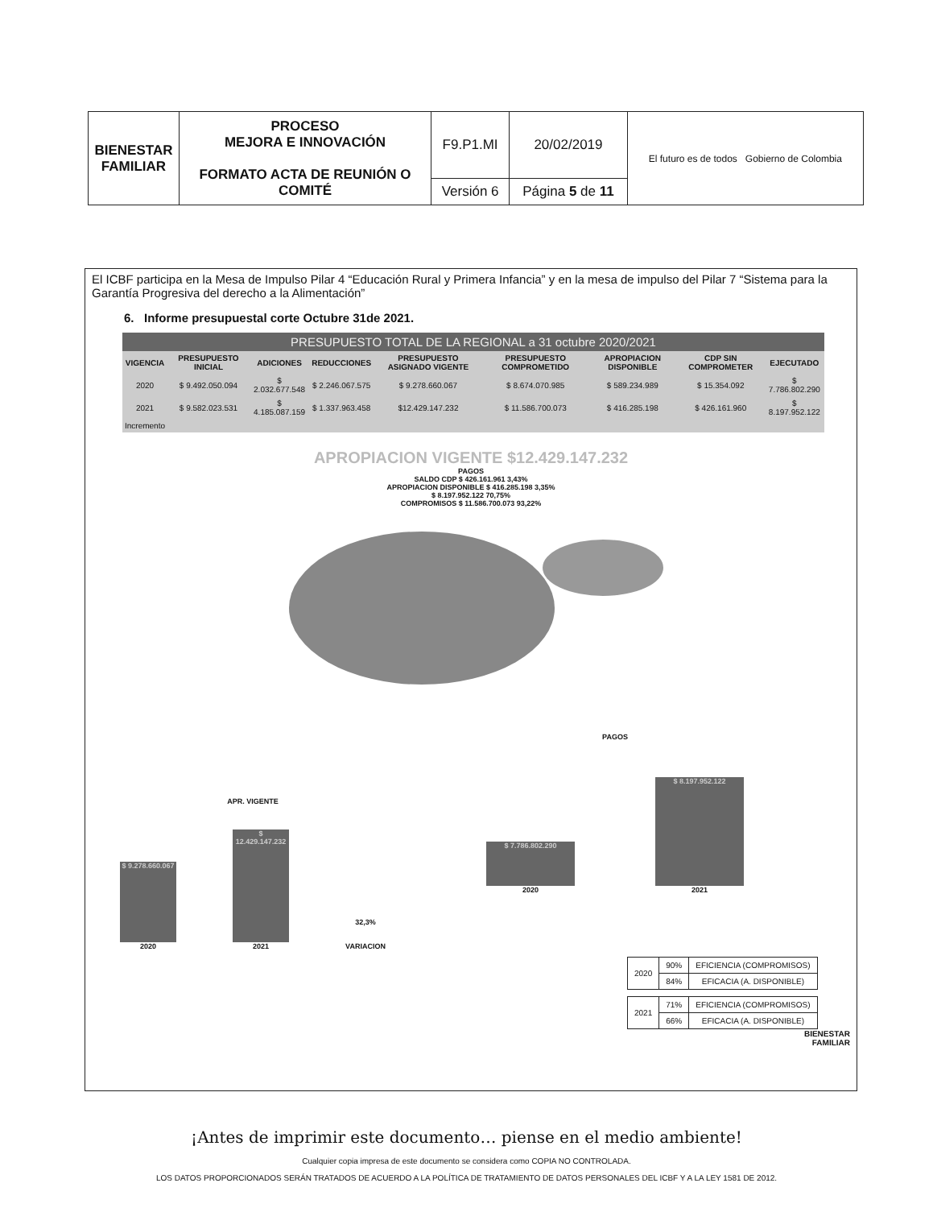| BIENESTAR FAMILIAR | PROCESO MEJORA E INNOVACIÓN FORMATO ACTA DE REUNIÓN O COMITÉ | F9.P1.MI | 20/02/2019 | El futuro es de todos Gobierno de Colombia |
| | | Versión 6 | Página 5 de 11 | |
El ICBF participa en la Mesa de Impulso Pilar 4 “Educación Rural y Primera Infancia” y en la mesa de impulso del Pilar 7 “Sistema para la Garantía Progresiva del derecho a la Alimentación”
6. Informe presupuestal corte Octubre 31de 2021.
| PRESUPUESTO TOTAL DE LA REGIONAL a 31 octubre 2020/2021 | | | | | | | | |
| VIGENCIA | PRESUPUESTO INICIAL | ADICIONES | REDUCCIONES | PRESUPUESTO ASIGNADO VIGENTE | PRESUPUESTO COMPROMETIDO | APROPIACION DISPONIBLE | CDP SIN COMPROMETER | EJECUTADO |
| 2020 | $ 9.492.050.094 | $ 2.032.677.548 | $ 2.246.067.575 | $ 9.278.660.067 | $ 8.674.070.985 | $ 589.234.989 | $ 15.354.092 | $ 7.786.802.290 |
| 2021 | $ 9.582.023.531 | $ 4.185.087.159 | $ 1.337.963.458 | $12.429.147.232 | $ 11.586.700.073 | $ 416.285.198 | $ 426.161.960 | $ 8.197.952.122 |
| Incremento | | | | | | | | |
APROPIACION VIGENTE $12.429.147.232
PAGOS
SALDO CDP $ 426.161.961 3,43%
APROPIACION DISPONIBLE $ 416.285.198 3,35%
$ 8.197.952.122 70,75%
COMPROMISOS $ 11.586.700.073 93,22%
APR. VIGENTE
$ 9.278.660.067
2020
$ 12.429.147.232
2021
32,3%
VARIACION
PAGOS
$ 7.786.802.290
2020
$ 8.197.952.122
2021
| 2020 | 90% | EFICIENCIA (COMPROMISOS) |
| | 84% | EFICACIA (A. DISPONIBLE) |
| 2021 | 71% | EFICIENCIA (COMPROMISOS) |
| | 66% | EFICACIA (A. DISPONIBLE) |
BIENESTAR
FAMILIAR
¡Antes de imprimir este documento… piense en el medio ambiente!
Cualquier copia impresa de este documento se considera como COPIA NO CONTROLADA.
LOS DATOS PROPORCIONADOS SERÁN TRATADOS DE ACUERDO A LA POLÍTICA DE TRATAMIENTO DE DATOS PERSONALES DEL ICBF Y A LA LEY 1581 DE 2012.